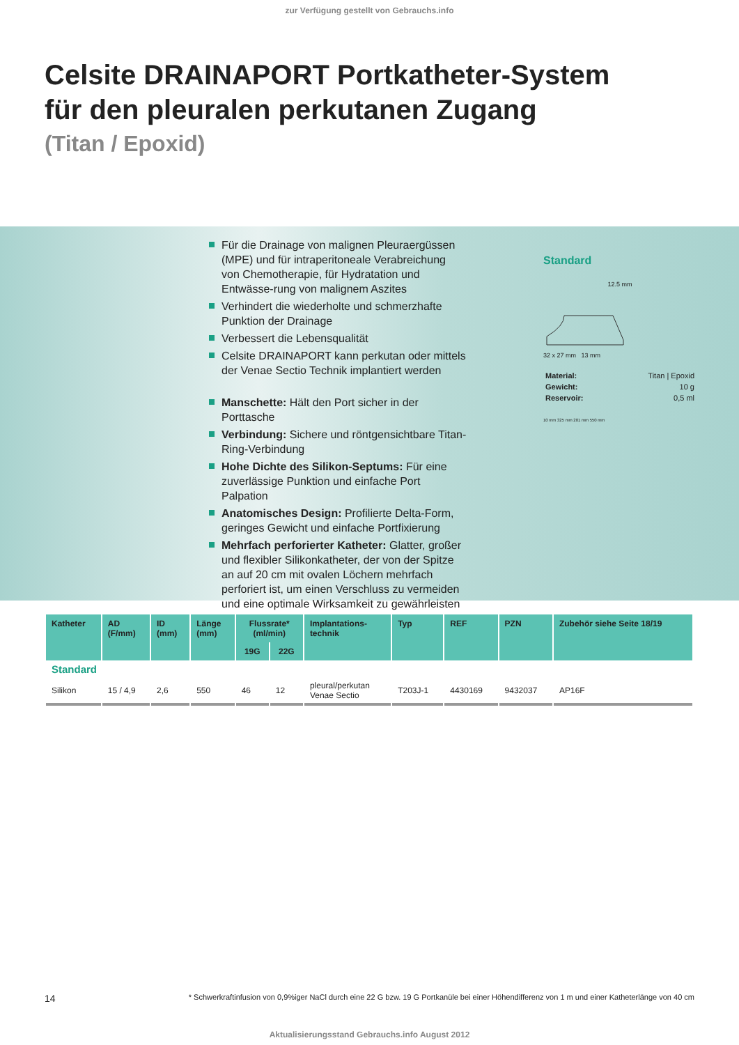zur Verfügung gestellt von Gebrauchs.info
Celsite DRAINAPORT Portkatheter-System
für den pleuralen perkutanen Zugang
(Titan / Epoxid)
Für die Drainage von malignen Pleuraergüssen (MPE) und für intraperitoneale Verabreichung von Chemotherapie, für Hydratation und Entwässe-rung von malignem Aszites
Verhindert die wiederholte und schmerzhafte Punktion der Drainage
Verbessert die Lebensqualität
Celsite DRAINAPORT kann perkutan oder mittels der Venae Sectio Technik implantiert werden
Manschette: Hält den Port sicher in der Porttasche
Verbindung: Sichere und röntgensichtbare Titan-Ring-Verbindung
Hohe Dichte des Silikon-Septums: Für eine zuverlässige Punktion und einfache Port Palpation
Anatomisches Design: Profilierte Delta-Form, geringes Gewicht und einfache Portfixierung
Mehrfach perforierter Katheter: Glatter, großer und flexibler Silikonkatheter, der von der Spitze an auf 20 cm mit ovalen Löchern mehrfach perforiert ist, um einen Verschluss zu vermeiden und eine optimale Wirksamkeit zu gewährleisten
Standard
12.5 mm
32 x 27 mm 13 mm
| Material: | Titan / Epoxid |
| Gewicht: | 10 g |
| Reservoir: | 0,5 ml |
10 mm 325 mm 201 mm 550 mm
| Katheter | AD (F/mm) | ID (mm) | Länge (mm) | Flussrate* (ml/min) | | Implantations- technik | Typ | REF | PZN | Zubehör siehe Seite 18/19 |
| --- | --- | --- | --- | --- | --- | --- | --- | --- | --- | --- |
| | | | | 19G | 22G | | | | | |
| Standard | | | | | | | | | | |
| Silikon | 15 / 4,9 | 2,6 | 550 | 46 | 12 | pleural/perkutan Venae Sectio | T203J-1 | 4430169 | 9432037 | AP16F |
14 * Schwerkraftinfusion von 0,9%iger NaCl durch eine 22 G bzw. 19 G Portkanüle bei einer Höhendifferenz von 1 m und einer Katheterlänge von 40 cm
Aktualisierungsstand Gebrauchs.info August 2012